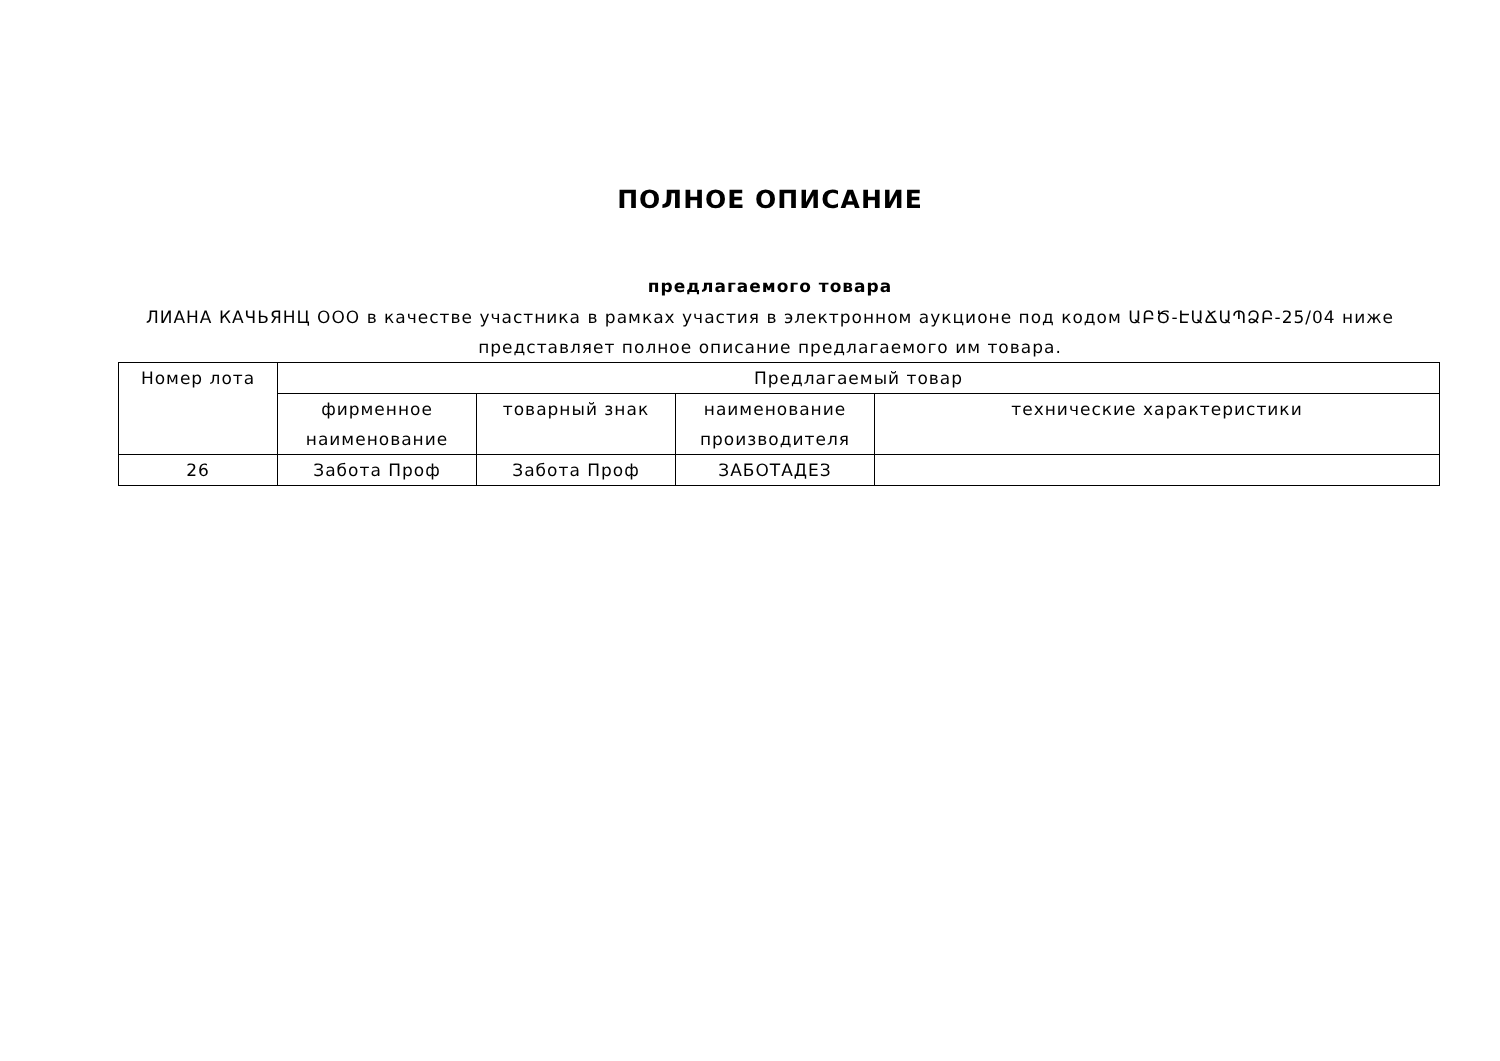ПОЛНОЕ ОПИСАНИЕ
предлагаемого товара
ЛИАНА КАЧЬЯНЦ ООО в качестве участника в рамках участия в электронном аукционе под кодом ԱԲԾ-ԷԱՃԱՊՁԲ-25/04 ниже представляет полное описание предлагаемого им товара.
| Номер лота | Предлагаемый товар | | | |
| --- | --- | --- | --- | --- |
| | фирменное наименование | товарный знак | наименование производителя | технические характеристики |
| 26 | Забота Проф | Забота Проф | ЗАБОТАДЕЗ | |